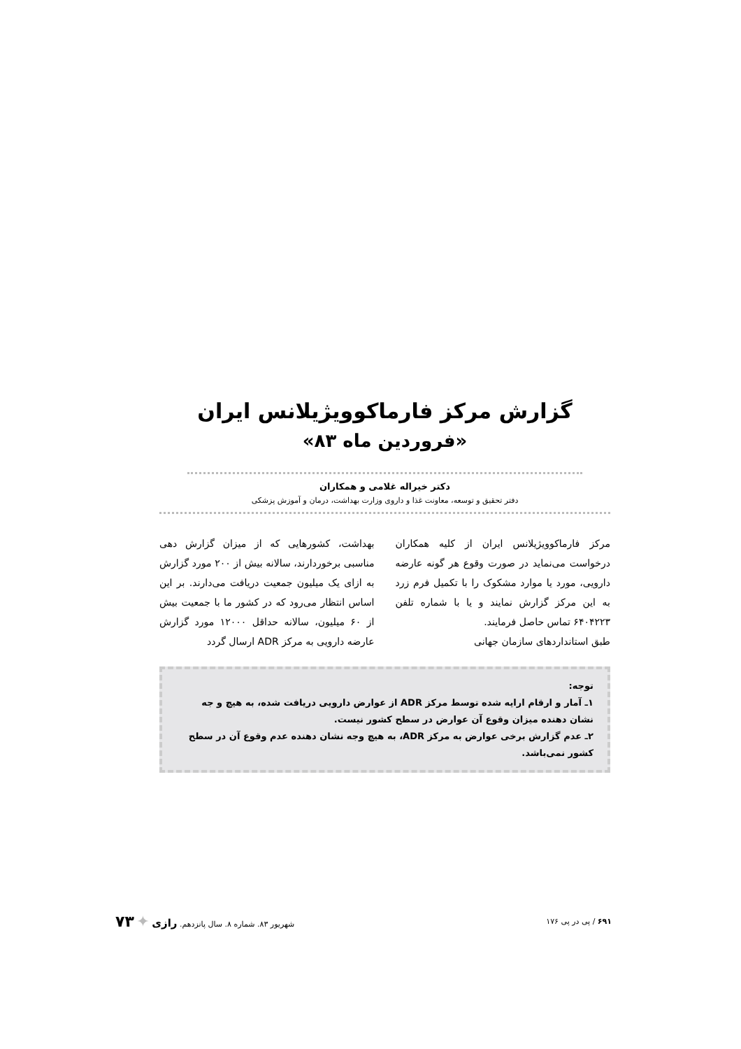گزارش مرکز فارماکوویژیلانس ایران
«فروردین ماه ۸۳»
دکتر خیراله غلامی و همکاران
دفتر تحقیق و توسعه، معاونت غذا و داروی وزارت بهداشت، درمان و آموزش پزشکی
مرکز فارماکوویژیلانس ایران از کلیه همکاران درخواست می‌نماید در صورت وقوع هر گونه عارضه دارویی، مورد یا موارد مشکوک را با تکمیل فرم زرد به این مرکز گزارش نمایند و یا با شماره تلفن ۶۴۰۴۲۲۳ تماس حاصل فرمایند.
طبق استانداردهای سازمان جهانی
بهداشت، کشورهایی که از میزان گزارش دهی مناسبی برخوردارند، سالانه بیش از ۲۰۰ مورد گزارش به ازای یک میلیون جمعیت دریافت می‌دارند. بر این اساس انتظار می‌رود که در کشور ما با جمعیت بیش از ۶۰ میلیون، سالانه حداقل ۱۲۰۰۰ مورد گزارش عارضه دارویی به مرکز ADR ارسال گردد
توجه:
۱ـ آمار و ارقام ارایه شده توسط مرکز ADR از عوارض دارویی دریافت شده، به هیچ و جه نشان دهنده میزان وقوع آن عوارض در سطح کشور نیست.
۲ـ عدم گزارش برخی عوارض به مرکز ADR، به هیچ وجه نشان دهنده عدم وقوع آن در سطح کشور نمی‌باشد.
۶۹۱ / پی در پی ۱۷۶ شهریور ۸۳. شماره ۸. سال پانزدهم. رازی ✦ ۷۳